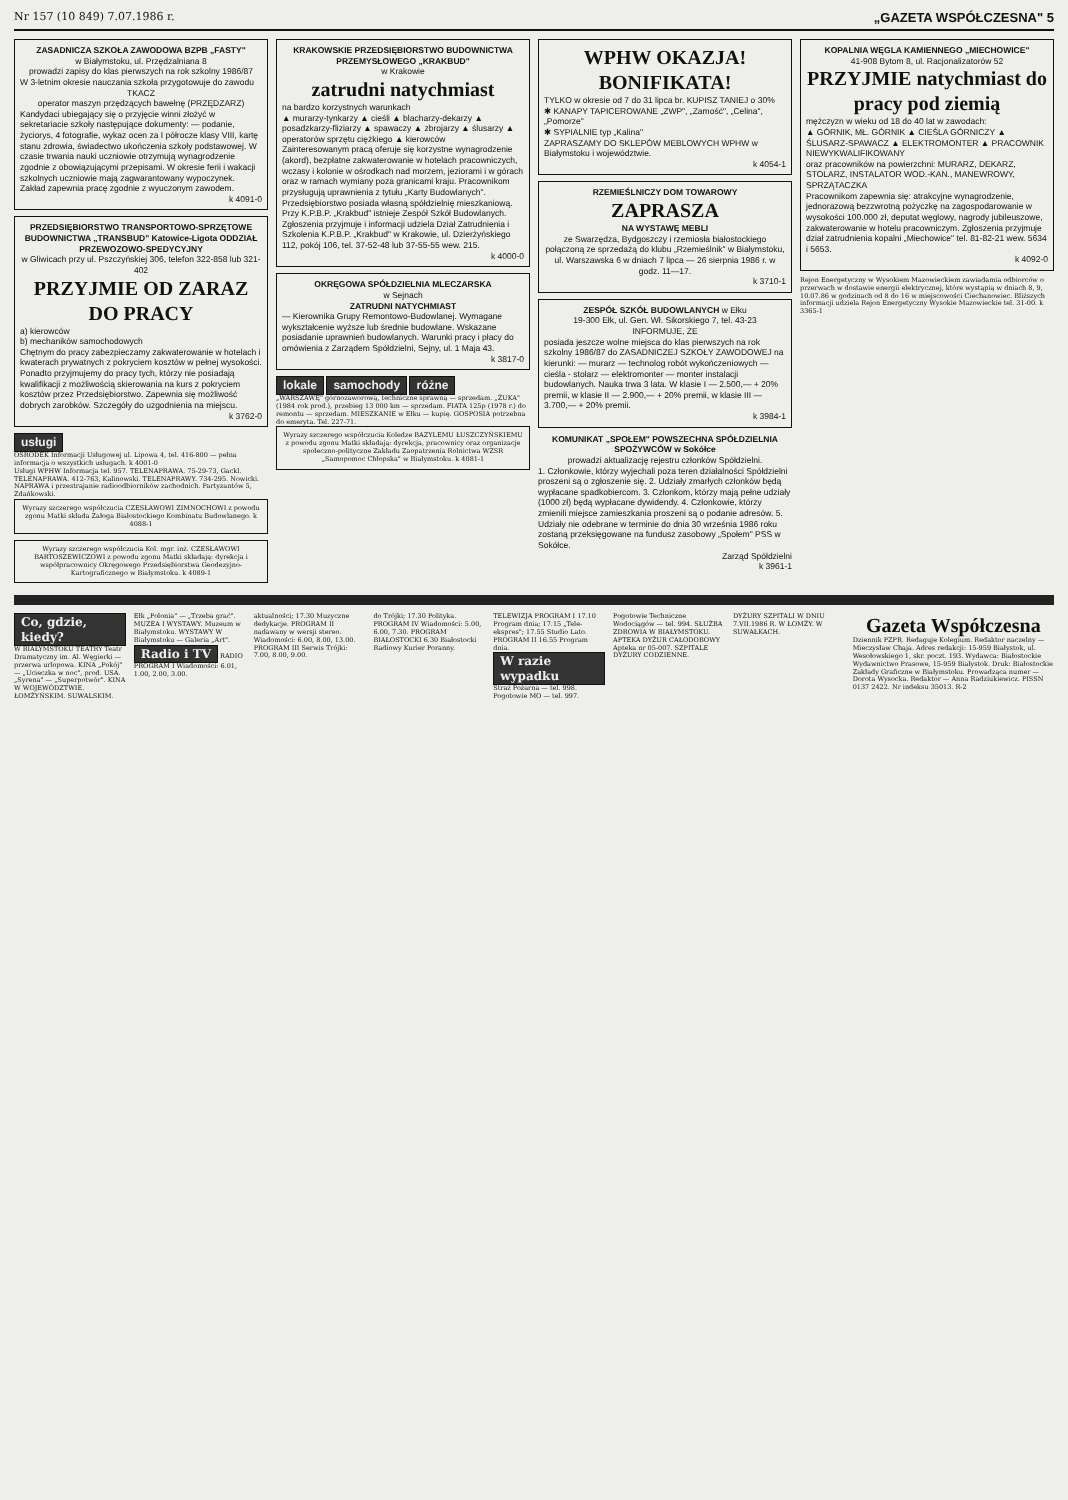Nr 157 (10 849) 7.07.1986 r. „GAZETA WSPÓŁCZESNA" 5
ZASADNICZA SZKOŁA ZAWODOWA BZPB „FASTY"
w Białymstoku, ul. Przędzalniana 8
prowadzi zapisy do klas pierwszych na rok szkolny 1986/87
W 3-letnim okresie nauczania szkoła przygotowuje do zawodu
TKACZ
operator maszyn przędzących bawełnę (PRZĘDZARZ)
Kandydaci ubiegający się o przyjęcie winni złożyć w sekretariacie szkoły następujące dokumenty: — podanie, życiorys, 4 fotografie, wykaz ocen za I półrocze klasy VIII, kartę stanu zdrowia, świadectwo ukończenia szkoły podstawowej. W czasie trwania nauki uczniowie otrzymują wynagrodzenie zgodnie z obowiązującymi przepisami. W okresie ferii i wakacji szkolnych uczniowie mają zagwarantowany wypoczynek. Zakład zapewnia pracę zgodnie z wyuczonym zawodem.
k 4091-0
PRZEDSIĘBIORSTWO TRANSPORTOWO-SPRZĘTOWE BUDOWNICTWA „TRANSBUD" Katowice-Ligota ODDZIAŁ PRZEWOZOWO-SPEDYCYJNY
w Gliwicach przy ul. Pszczyńskiej 306, telefon 322-858 lub 321-402
PRZYJMIE OD ZARAZ DO PRACY
a) kierowców
b) mechaników samochodowych
Chętnym do pracy zabezpieczamy zakwaterowanie w hotelach i kwaterach prywatnych z pokryciem kosztów w pełnej wysokości. Ponadto przyjmujemy do pracy tych, którzy nie posiadają kwalifikacji z możliwością skierowania na kurs z pokryciem kosztów przez Przedsiębiorstwo. Zapewnia się możliwość dobrych zarobków. Szczegóły do uzgodnienia na miejscu.
k 3762-0
usługi
OŚRODEK Informacji Usługowej ul. Lipowa 4, tel. 416-800 — pełna informacja o wszystkich usługach. k 4001-0
Usługi WPHW Informacja tel. 957. TELENAPRAWA. 75-29-73, Gackl. TELENAPRAWA. 412-763, Kalinowski. TELENAPRAWY. 734-295. Nowicki. NAPRAWA i przestrajanie radioodbiorników zachodnich. Partyzantów 5, Zdańkowski.
Wyrazy szczerego współczucia CZESŁAWOWI ZIMNOCHOWI z powodu zgonu Matki składa Załoga Białostockiego Kombinatu Budowlanego. k 4088-1
Wyrazy szczerego współczucia Kol. mgr. inż. CZESŁAWOWI BARTOSZEWICZOWI z powodu zgonu Matki składają: dyrekcja i współpracownicy Okręgowego Przedsiębiorstwa Geodezyjno-Kartograficznego w Białymstoku. k 4089-1
KRAKOWSKIE PRZEDSIĘBIORSTWO BUDOWNICTWA PRZEMYSŁOWEGO „KRAKBUD"
w Krakowie
zatrudni natychmiast
na bardzo korzystnych warunkach
▲ murarzy-tynkarzy ▲ cieśli ▲ blacharzy-dekarzy ▲ posadzkarzy-fliziarzy ▲ spawaczy ▲ zbrojarzy ▲ ślusarzy ▲ operatorów sprzętu ciężkiego ▲ kierowców
Zainteresowanym pracą oferuje się korzystne wynagrodzenie (akord), bezpłatne zakwaterowanie w hotelach pracowniczych, wczasy i kolonie w ośrodkach nad morzem, jeziorami i w górach oraz w ramach wymiany poza granicami kraju. Pracownikom przysługują uprawnienia z tytułu „Karty Budowlanych". Przedsiębiorstwo posiada własną spółdzielnię mieszkaniową. Przy K.P.B.P. „Krakbud" istnieje Zespół Szkół Budowlanych. Zgłoszenia przyjmuje i informacji udziela Dział Zatrudnienia i Szkolenia K.P.B.P. „Krakbud" w Krakowie, ul. Dzierżyńskiego 112, pokój 106, tel. 37-52-48 lub 37-55-55 wew. 215.
k 4000-0
OKRĘGOWA SPÓŁDZIELNIA MLECZARSKA
w Sejnach
ZATRUDNI NATYCHMIAST
— Kierownika Grupy Remontowo-Budowlanej. Wymagane wykształcenie wyższe lub średnie budowlane. Wskazane posiadanie uprawnień budowlanych. Warunki pracy i płacy do omówienia z Zarządem Spółdzielni, Sejny, ul. 1 Maja 43.
k 3817-0
lokale samochody różne
„WARSZAWĘ" górnozaworową, techniczne sprawną — sprzedam. „ŻUKA" (1984 rok prod.), przebieg 13 000 km — sprzedam. FIATA 125p (1978 r.) do remontu — sprzedam. MIESZKANIE w Ełku — kupię. GOSPOSIA potrzebna do emeryta. Tel. 227-71.
Wyrazy szczerego współczucia Koledze BAZYLEMU ŁUSZCZYŃSKIEMU z powodu zgonu Matki składają: dyrekcja, pracownicy oraz organizacje społeczno-polityczne Zakładu Zaopatrzenia Rolnictwa WZSR „Samopomoc Chłopska" w Białymstoku. k 4081-1
WPHW OKAZJA! BONIFIKATA!
TYLKO w okresie od 7 do 31 lipca br. KUPISZ TANIEJ o 30%
✱ KANAPY TAPICEROWANE „ZWP", „Zamość", „Celina", „Pomorze"
✱ SYPIALNIE typ „Kalina"
ZAPRASZAMY DO SKLEPÓW MEBLOWYCH WPHW w Białymstoku i województwie.
k 4054-1
RZEMIEŚLNICZY DOM TOWAROWY
ZAPRASZA
NA WYSTAWĘ MEBLI
ze Swarzędza, Bydgoszczy i rzemiosła białostockiego połączoną ze sprzedażą do klubu „Rzemieślnik" w Białymstoku, ul. Warszawska 6 w dniach 7 lipca — 26 sierpnia 1986 r. w godz. 11—17.
k 3710-1
ZESPÓŁ SZKÓŁ BUDOWLANYCH w Ełku
19-300 Ełk, ul. Gen. Wł. Sikorskiego 7, tel. 43-23
INFORMUJE, ŻE
posiada jeszcze wolne miejsca do klas pierwszych na rok szkolny 1986/87 do ZASADNICZEJ SZKOŁY ZAWODOWEJ na kierunki: — murarz — technolog robót wykończeniowych — cieśla - stolarz — elektromonter — monter instalacji budowlanych. Nauka trwa 3 lata. W klasie I — 2.500,— + 20% premii, w klasie II — 2.900,— + 20% premii, w klasie III — 3.700,— + 20% premii.
k 3984-1
KOMUNIKAT „SPOŁEM" POWSZECHNA SPÓŁDZIELNIA SPOŻYWCÓW w Sokółce
prowadzi aktualizację rejestru członków Spółdzielni.
1. Członkowie, którzy wyjechali poza teren działalności Spółdzielni proszeni są o zgłoszenie się. 2. Udziały zmarłych członków będą wypłacane spadkobiercom. 3. Członkom, którzy mają pełne udziały (1000 zł) będą wypłacane dywidendy. 4. Członkowie, którzy zmienili miejsce zamieszkania proszeni są o podanie adresów. 5. Udziały nie odebrane w terminie do dnia 30 września 1986 roku zostaną przeksięgowane na fundusz zasobowy „Społem" PSS w Sokółce.
Zarząd Spółdzielni
k 3961-1
KOPALNIA WĘGLA KAMIENNEGO „MIECHOWICE"
41-908 Bytom 8, ul. Racjonalizatorów 52
PRZYJMIE natychmiast do pracy pod ziemią
mężczyzn w wieku od 18 do 40 lat w zawodach:
▲ GÓRNIK, MŁ. GÓRNIK ▲ CIEŚLA GÓRNICZY ▲ ŚLUSARZ-SPAWACZ ▲ ELEKTROMONTER ▲ PRACOWNIK NIEWYKWALIFIKOWANY
oraz pracowników na powierzchni: MURARZ, DEKARZ, STOLARZ, INSTALATOR WOD.-KAN., MANEWROWY, SPRZĄTACZKA
Pracownikom zapewnia się: atrakcyjne wynagrodzenie, jednorazową bezzwrotną pożyczkę na zagospodarowanie w wysokości 100.000 zł, deputat węglowy, nagrody jubileuszowe, zakwaterowanie w hotelu pracowniczym. Zgłoszenia przyjmuje dział zatrudnienia kopalni „Miechowice" tel. 81-82-21 wew. 5634 i 5653.
k 4092-0
Rejon Energetyczny w Wysokiem Mazowieckiem zawiadamia odbiorców o przerwach w dostawie energii elektrycznej, które wystąpią w dniach 8, 9, 10.07.86 w godzinach od 8 do 16 w miejscowości Ciechanowiec. Bliższych informacji udziela Rejon Energetyczny Wysokie Mazowieckie tel. 31-00. k 3365-1
Co, gdzie, kiedy?
W BIAŁYMSTOKU TEATRY Teatr Dramatyczny im. Al. Węgierki — przerwa urlopowa. KINA „Pokój" — „Ucieczka w noc", prod. USA. „Syrena" — „Superpotwór". KINA W WOJEWÓDZTWIE. ŁOMŻYŃSKIM. SUWALSKIM.
Ełk „Polonia" — „Trzeba grać". MUZEA I WYSTAWY. Muzeum w Białymstoku. WYSTAWY W Białymstoku — Galeria „Art". Radio i TV RADIO PROGRAM I Wiadomości: 6.01, 1.00, 2.00, 3.00.
aktualności; 17.30 Muzyczne dedykacje. PROGRAM II nadawany w wersji stereo. Wiadomości: 6.00, 8.00, 13.00. PROGRAM III Serwis Trójki: 7.00, 8.00, 9.00.
do Trójki; 17.30 Polityka. PROGRAM IV Wiadomości: 5.00, 6.00, 7.30. PROGRAM BIAŁOSTOCKI 6.30 Białostocki Radiowy Kurier Poranny.
TELEWIZJA PROGRAM I 17.10 Program dnia; 17.15 „Tele-ekspres"; 17.55 Studio Lato. PROGRAM II 16.55 Program dnia. W razie wypadku Straż Pożarna — tel. 998. Pogotowie MO — tel. 997.
Pogotowie Techniczne Wodociągów — tel. 994. SŁUŻBA ZDROWIA W BIAŁYMSTOKU. APTEKA DYŻUR CAŁODOBOWY Apteka nr 05-007. SZPITALE DYŻURY CODZIENNE.
DYŻURY SZPITALI W DNIU 7.VII.1986 R. W ŁOMŻY. W SUWAŁKACH.
Gazeta Współczesna
Dziennik PZPR. Redaguje Kolegium. Redaktor naczelny — Mieczysław Chaja. Adres redakcji: 15-959 Białystok, ul. Wesołowskiego 1, skr. poczt. 193. Wydawca: Białostockie Wydawnictwo Prasowe, 15-959 Białystok. Druk: Białostockie Zakłady Graficzne w Białymstoku. Prowadząca numer — Dorota Wysocka. Redaktor — Anna Radziukiewicz. PISSN 0137 2422. Nr indeksu 35013. R-2